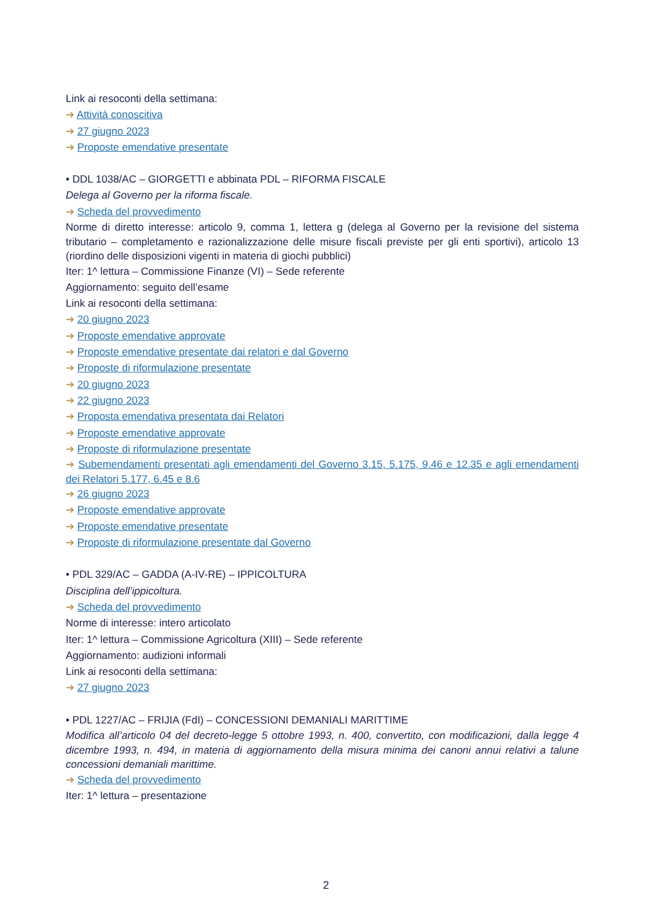Link ai resoconti della settimana:
➔ Attività conoscitiva
➔ 27 giugno 2023
➔ Proposte emendative presentate
• DDL 1038/AC – GIORGETTI e abbinata PDL – RIFORMA FISCALE
Delega al Governo per la riforma fiscale.
➔ Scheda del provvedimento
Norme di diretto interesse: articolo 9, comma 1, lettera g (delega al Governo per la revisione del sistema tributario – completamento e razionalizzazione delle misure fiscali previste per gli enti sportivi), articolo 13 (riordino delle disposizioni vigenti in materia di giochi pubblici)
Iter: 1^ lettura – Commissione Finanze (VI) – Sede referente
Aggiornamento: seguito dell’esame
Link ai resoconti della settimana:
➔ 20 giugno 2023
➔ Proposte emendative approvate
➔ Proposte emendative presentate dai relatori e dal Governo
➔ Proposte di riformulazione presentate
➔ 20 giugno 2023
➔ 22 giugno 2023
➔ Proposta emendativa presentata dai Relatori
➔ Proposte emendative approvate
➔ Proposte di riformulazione presentate
➔ Subemendamenti presentati agli emendamenti del Governo 3.15, 5.175, 9.46 e 12.35 e agli emendamenti dei Relatori 5.177, 6.45 e 8.6
➔ 26 giugno 2023
➔ Proposte emendative approvate
➔ Proposte emendative presentate
➔ Proposte di riformulazione presentate dal Governo
• PDL 329/AC – GADDA (A-IV-RE) – IPPICOLTURA
Disciplina dell’ippicoltura.
➔ Scheda del provvedimento
Norme di interesse: intero articolato
Iter: 1^ lettura – Commissione Agricoltura (XIII) – Sede referente
Aggiornamento: audizioni informali
Link ai resoconti della settimana:
➔ 27 giugno 2023
• PDL 1227/AC – FRIJIA (FdI) – CONCESSIONI DEMANIALI MARITTIME
Modifica all’articolo 04 del decreto-legge 5 ottobre 1993, n. 400, convertito, con modificazioni, dalla legge 4 dicembre 1993, n. 494, in materia di aggiornamento della misura minima dei canoni annui relativi a talune concessioni demaniali marittime.
➔ Scheda del provvedimento
Iter: 1^ lettura – presentazione
2